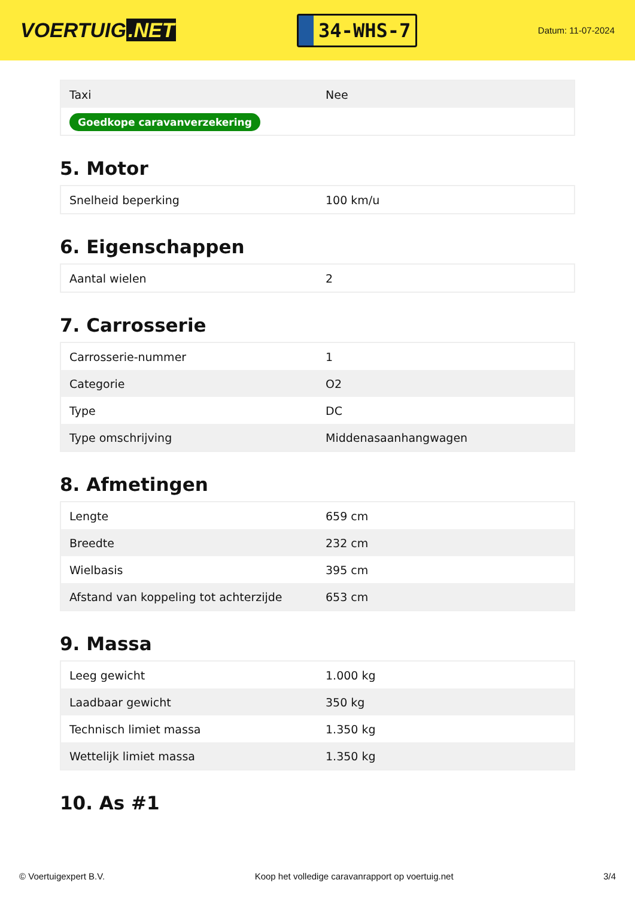VOERTUIG.NET
34-WHS-7
Datum: 11-07-2024
| Taxi | Nee |
| Goedkope caravanverzekering | |
5. Motor
| Snelheid beperking | 100 km/u |
6. Eigenschappen
| Aantal wielen | 2 |
7. Carrosserie
| Carrosserie-nummer | 1 |
| Categorie | O2 |
| Type | DC |
| Type omschrijving | Middenasaanhangwagen |
8. Afmetingen
| Lengte | 659 cm |
| Breedte | 232 cm |
| Wielbasis | 395 cm |
| Afstand van koppeling tot achterzijde | 653 cm |
9. Massa
| Leeg gewicht | 1.000 kg |
| Laadbaar gewicht | 350 kg |
| Technisch limiet massa | 1.350 kg |
| Wettelijk limiet massa | 1.350 kg |
10. As #1
© Voertuigexpert B.V. Koop het volledige caravanrapport op voertuig.net 3/4